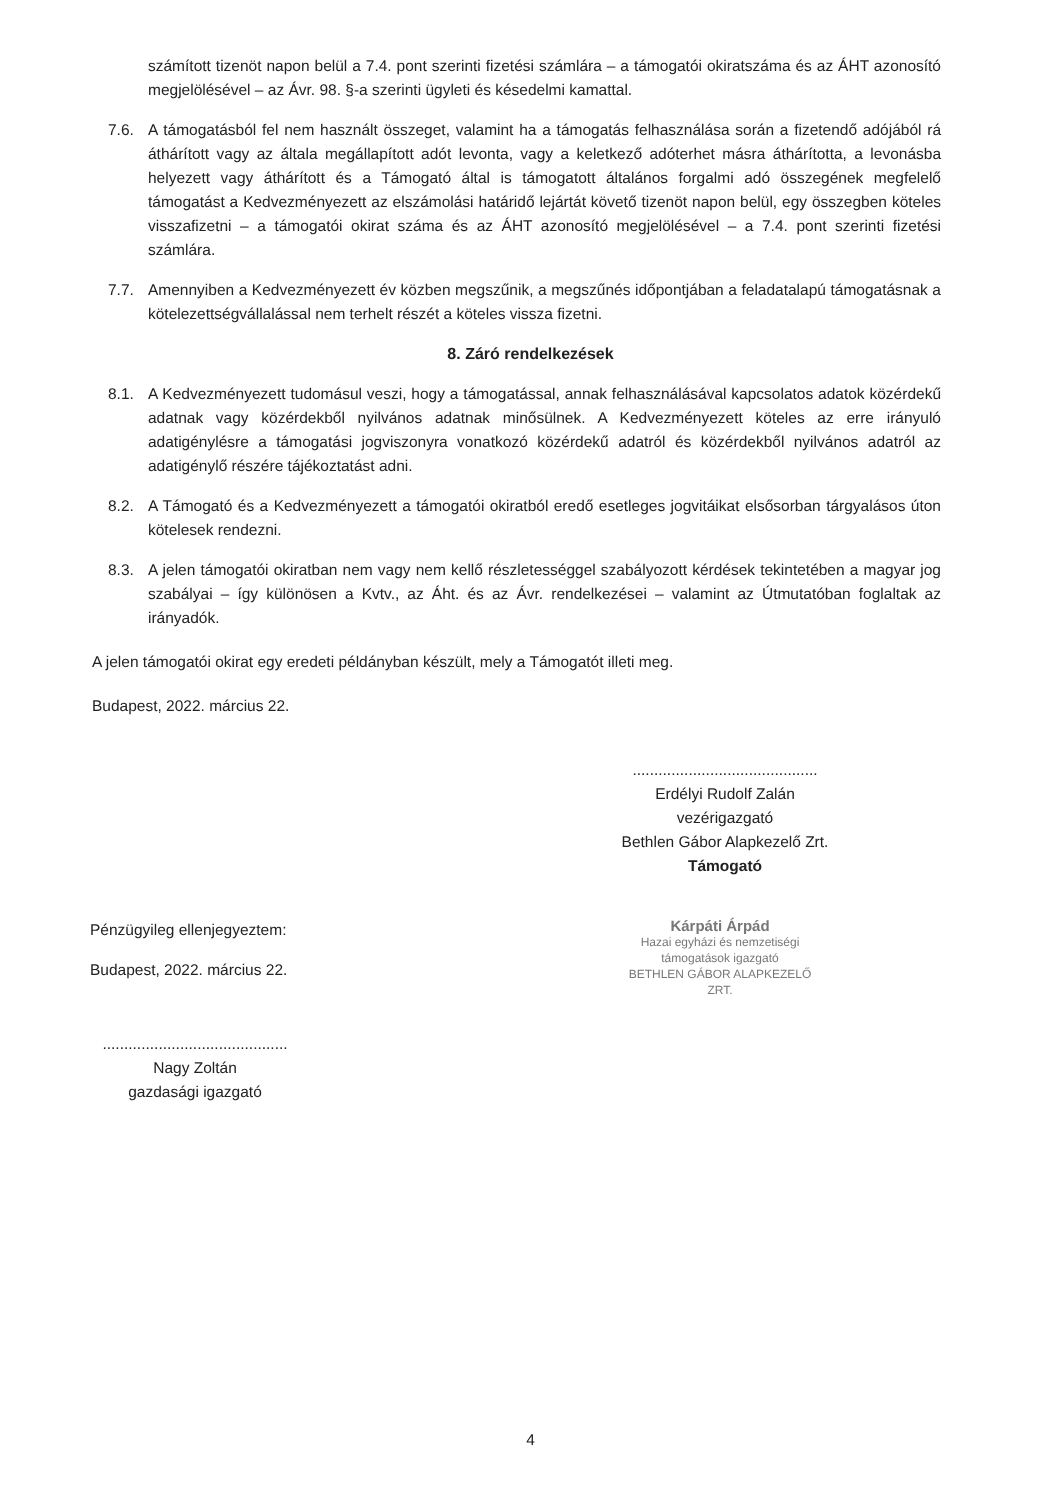számított tizenöt napon belül a 7.4. pont szerinti fizetési számlára – a támogatói okiratszáma és az ÁHT azonosító megjelölésével – az Ávr. 98. §-a szerinti ügyleti és késedelmi kamattal.
7.6. A támogatásból fel nem használt összeget, valamint ha a támogatás felhasználása során a fizetendő adójából rá áthárított vagy az általa megállapított adót levonta, vagy a keletkező adóterhet másra áthárította, a levonásba helyezett vagy áthárított és a Támogató által is támogatott általános forgalmi adó összegének megfelelő támogatást a Kedvezményezett az elszámolási határidő lejártát követő tizenöt napon belül, egy összegben köteles visszafizetni – a támogatói okirat száma és az ÁHT azonosító megjelölésével – a 7.4. pont szerinti fizetési számlára.
7.7. Amennyiben a Kedvezményezett év közben megszűnik, a megszűnés időpontjában a feladatalapú támogatásnak a kötelezettségvállalással nem terhelt részét a köteles vissza fizetni.
8. Záró rendelkezések
8.1. A Kedvezményezett tudomásul veszi, hogy a támogatással, annak felhasználásával kapcsolatos adatok közérdekű adatnak vagy közérdekből nyilvános adatnak minősülnek. A Kedvezményezett köteles az erre irányuló adatigénylésre a támogatási jogviszonyra vonatkozó közérdekű adatról és közérdekből nyilvános adatról az adatigénylő részére tájékoztatást adni.
8.2. A Támogató és a Kedvezményezett a támogatói okiratból eredő esetleges jogvitáikat elsősorban tárgyalásos úton kötelesek rendezni.
8.3. A jelen támogatói okiratban nem vagy nem kellő részletességgel szabályozott kérdések tekintetében a magyar jog szabályai – így különösen a Kvtv., az Áht. és az Ávr. rendelkezései – valamint az Útmutatóban foglaltak az irányadók.
A jelen támogatói okirat egy eredeti példányban készült, mely a Támogatót illeti meg.
Budapest, 2022. március 22.
...........................................
Erdélyi Rudolf Zalán
vezérigazgató
Bethlen Gábor Alapkezelő Zrt.
Támogató
Pénzügyileg ellenjegyeztem:
Budapest, 2022. március 22.
...........................................
Nagy Zoltán
gazdasági igazgató
Kárpáti Árpád
Hazai egyházi és nemzetiségi
támogatások igazgató
BETHLEN GÁBOR ALAPKEZELŐ ZRT.
4